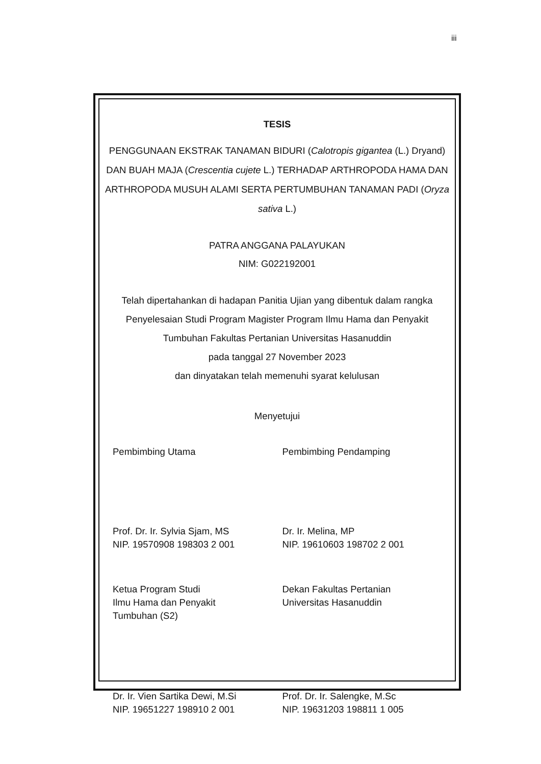iii
TESIS
PENGGUNAAN EKSTRAK TANAMAN BIDURI (Calotropis gigantea (L.) Dryand) DAN BUAH MAJA (Crescentia cujete L.) TERHADAP ARTHROPODA HAMA DAN ARTHROPODA MUSUH ALAMI SERTA PERTUMBUHAN TANAMAN PADI (Oryza sativa L.)
PATRA ANGGANA PALAYUKAN
NIM: G022192001
Telah dipertahankan di hadapan Panitia Ujian yang dibentuk dalam rangka Penyelesaian Studi Program Magister Program Ilmu Hama dan Penyakit Tumbuhan Fakultas Pertanian Universitas Hasanuddin
pada tanggal 27 November 2023
dan dinyatakan telah memenuhi syarat kelulusan
Menyetujui
Pembimbing Utama Pembimbing Pendamping
Prof. Dr. Ir. Sylvia Sjam, MS
NIP. 19570908 198303 2 001
Dr. Ir. Melina, MP
NIP. 19610603 198702 2 001
Ketua Program Studi
Ilmu Hama dan Penyakit
Tumbuhan (S2)
Dekan Fakultas Pertanian
Universitas Hasanuddin
Dr. Ir. Vien Sartika Dewi, M.Si
NIP. 19651227 198910 2 001
Prof. Dr. Ir. Salengke, M.Sc
NIP. 19631203 198811 1 005